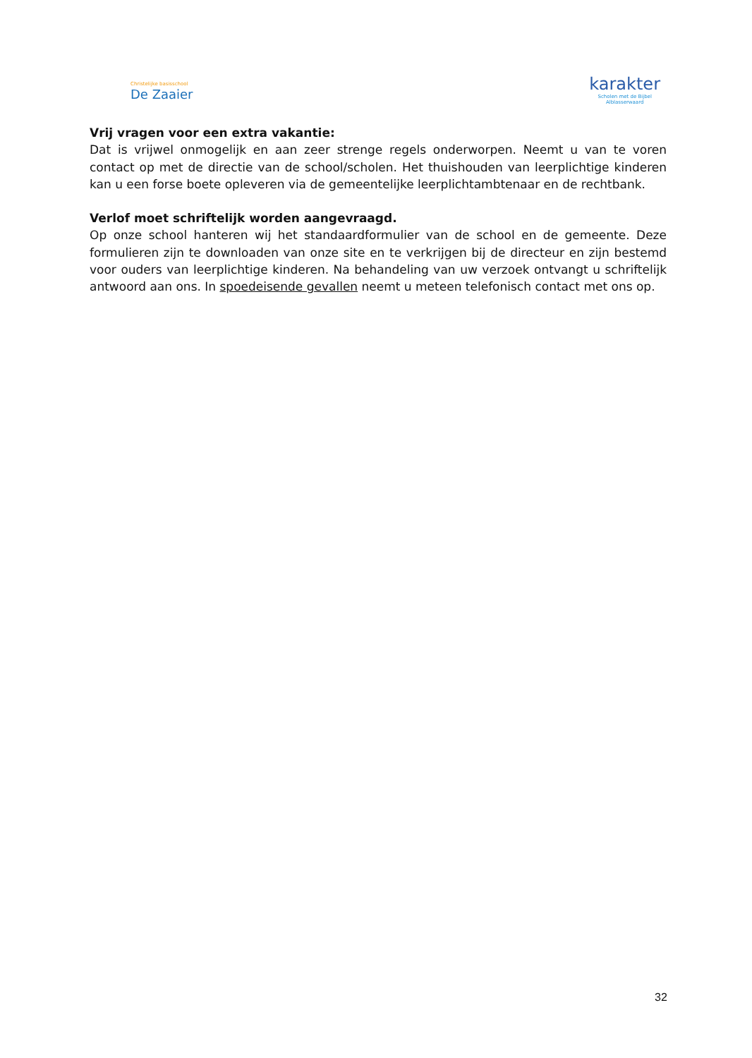Christelijke basisschool
De Zaaier
karakter
Scholen met de Bijbel
Alblasserwaard
Vrij vragen voor een extra vakantie:
Dat is vrijwel onmogelijk en aan zeer strenge regels onderworpen. Neemt u van te voren contact op met de directie van de school/scholen. Het thuishouden van leerplichtige kinderen kan u een forse boete opleveren via de gemeentelijke leerplichtambtenaar en de rechtbank.
Verlof moet schriftelijk worden aangevraagd.
Op onze school hanteren wij het standaardformulier van de school en de gemeente. Deze formulieren zijn te downloaden van onze site en te verkrijgen bij de directeur en zijn bestemd voor ouders van leerplichtige kinderen. Na behandeling van uw verzoek ontvangt u schriftelijk antwoord aan ons. In spoedeisende gevallen neemt u meteen telefonisch contact met ons op.
32